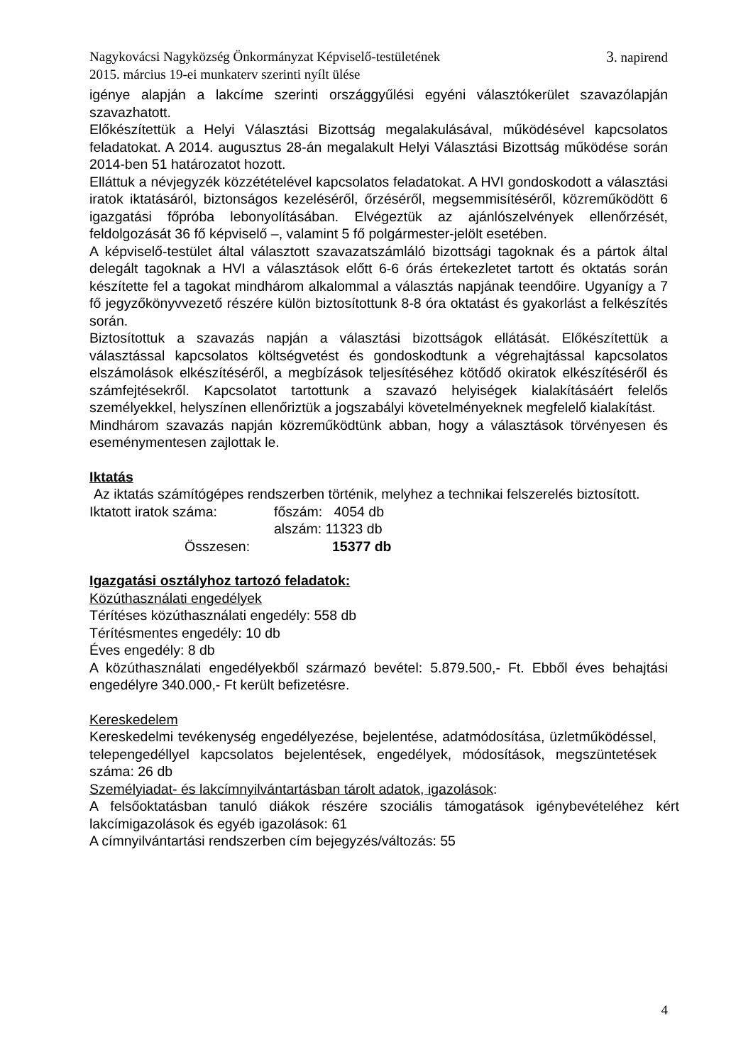Nagykovácsi Nagyközség Önkormányzat Képviselő-testületének 3. napirend
2015. március 19-ei munkaterv szerinti nyílt ülése
igénye alapján a lakcíme szerinti országgyűlési egyéni választókerület szavazólapján szavazhatott.
Előkészítettük a Helyi Választási Bizottság megalakulásával, működésével kapcsolatos feladatokat. A 2014. augusztus 28-án megalakult Helyi Választási Bizottság működése során 2014-ben 51 határozatot hozott.
Elláttuk a névjegyzék közzétételével kapcsolatos feladatokat. A HVI gondoskodott a választási iratok iktatásáról, biztonságos kezeléséről, őrzéséről, megsemmisítéséről, közreműködött 6 igazgatási főpróba lebonyolításában. Elvégeztük az ajánlószelvények ellenőrzését, feldolgozását 36 fő képviselő –, valamint 5 fő polgármester-jelölt esetében.
A képviselő-testület által választott szavazatszámláló bizottsági tagoknak és a pártok által delegált tagoknak a HVI a választások előtt 6-6 órás értekezletet tartott és oktatás során készítette fel a tagokat mindhárom alkalommal a választás napjának teendőire. Ugyanígy a 7 fő jegyzőkönyvvezető részére külön biztosítottunk 8-8 óra oktatást és gyakorlást a felkészítés során.
Biztosítottuk a szavazás napján a választási bizottságok ellátását. Előkészítettük a választással kapcsolatos költségvetést és gondoskodtunk a végrehajtással kapcsolatos elszámolások elkészítéséről, a megbízások teljesítéséhez kötődő okiratok elkészítéséről és számfejtésekről. Kapcsolatot tartottunk a szavazó helyiségek kialakításáért felelős személyekkel, helyszínen ellenőriztük a jogszabályi követelményeknek megfelelő kialakítást.
Mindhárom szavazás napján közreműködtünk abban, hogy a választások törvényesen és eseménymentesen zajlottak le.
Iktatás
Az iktatás számítógépes rendszerben történik, melyhez a technikai felszerelés biztosított.
| Iktatott iratok száma: | főszám: 4054 db |
| | alszám: 11323 db |
| Összesen: | 15377 db |
Igazgatási osztályhoz tartozó feladatok:
Közúthasználati engedélyek
Térítéses közúthasználati engedély: 558 db
Térítésmentes engedély: 10 db
Éves engedély: 8 db
A közúthasználati engedélyekből származó bevétel: 5.879.500,- Ft. Ebből éves behajtási engedélyre 340.000,- Ft került befizetésre.
Kereskedelem
Kereskedelmi tevékenység engedélyezése, bejelentése, adatmódosítása, üzletműködéssel, telepengedéllyel kapcsolatos bejelentések, engedélyek, módosítások, megszüntetések száma: 26 db
Személyiadat- és lakcímnyilvántartásban tárolt adatok, igazolások:
A felsőoktatásban tanuló diákok részére szociális támogatások igénybevételéhez kért lakcímigazolások és egyéb igazolások: 61
A címnyilvántartási rendszerben cím bejegyzés/változás: 55
4